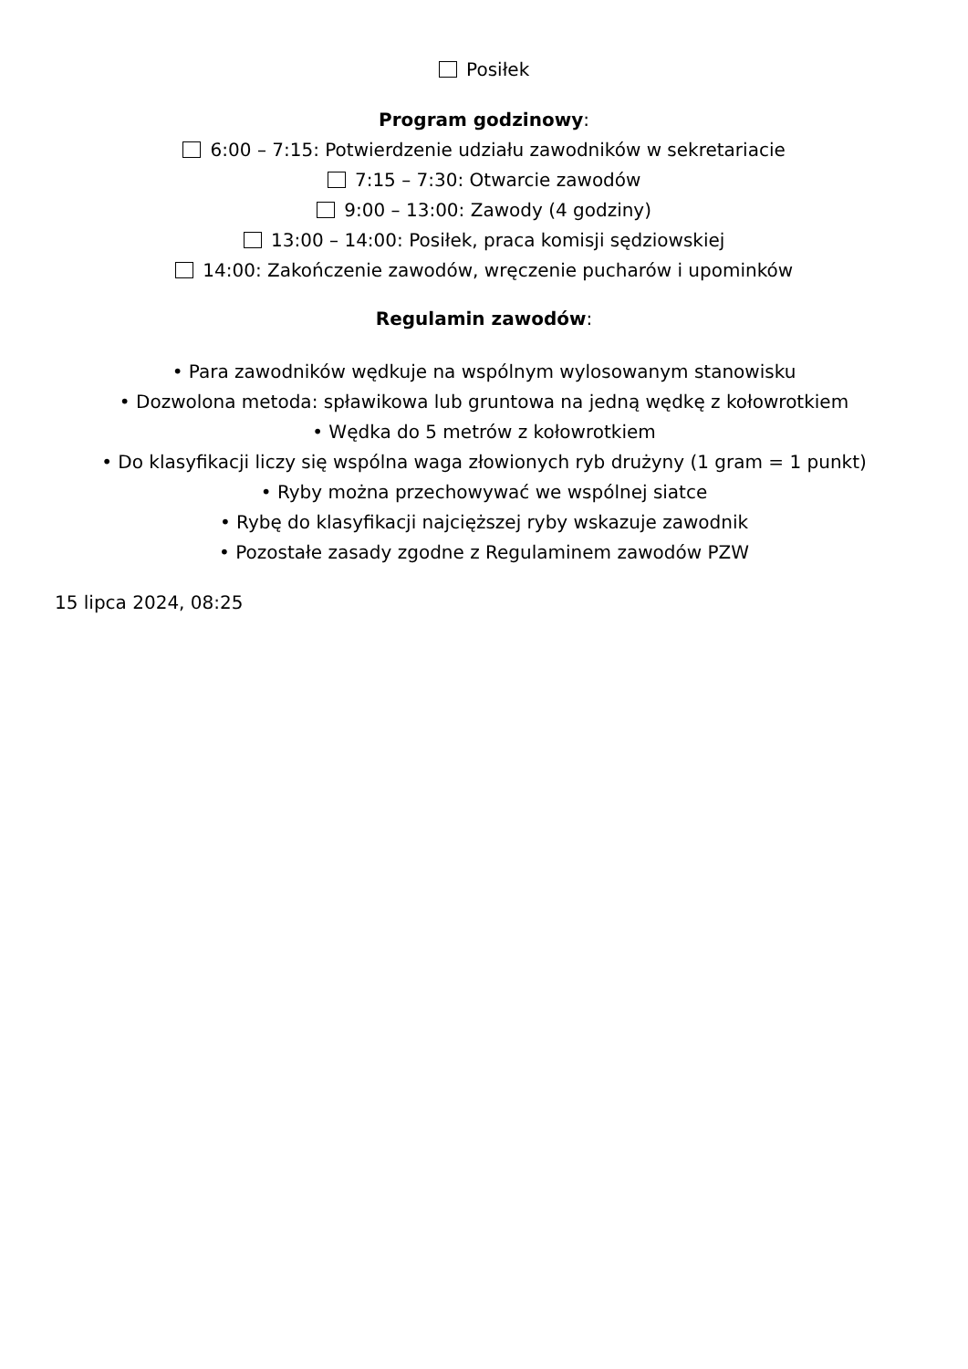Posiłek
Program godzinowy:
6:00 – 7:15: Potwierdzenie udziału zawodników w sekretariacie
7:15 – 7:30: Otwarcie zawodów
9:00 – 13:00: Zawody (4 godziny)
13:00 – 14:00: Posiłek, praca komisji sędziowskiej
14:00: Zakończenie zawodów, wręczenie pucharów i upominków
Regulamin zawodów:
• Para zawodników wędkuje na wspólnym wylosowanym stanowisku
• Dozwolona metoda: spławikowa lub gruntowa na jedną wędkę z kołowrotkiem
• Wędka do 5 metrów z kołowrotkiem
• Do klasyfikacji liczy się wspólna waga złowionych ryb drużyny (1 gram = 1 punkt)
• Ryby można przechowywać we wspólnej siatce
• Rybę do klasyfikacji najcięższej ryby wskazuje zawodnik
• Pozostałe zasady zgodne z Regulaminem zawodów PZW
15 lipca 2024, 08:25